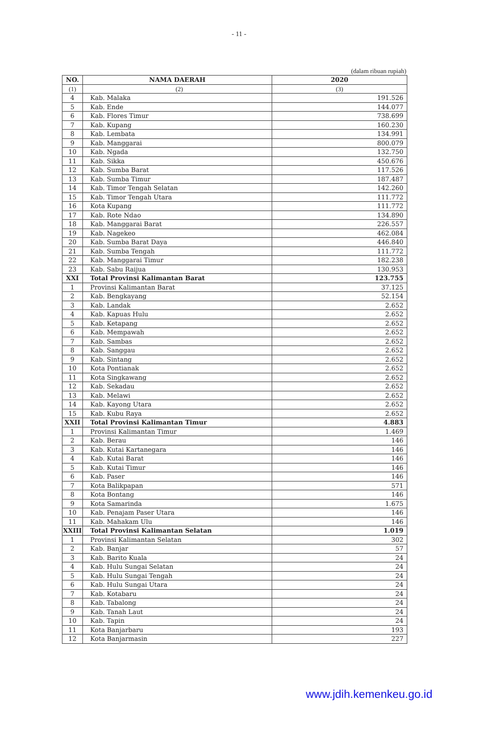- 11 -
(dalam ribuan rupiah)
| NO. | NAMA DAERAH | 2020 |
| --- | --- | --- |
| (1) | (2) | (3) |
| 4 | Kab. Malaka | 191.526 |
| 5 | Kab. Ende | 144.077 |
| 6 | Kab. Flores Timur | 738.699 |
| 7 | Kab. Kupang | 160.230 |
| 8 | Kab. Lembata | 134.991 |
| 9 | Kab. Manggarai | 800.079 |
| 10 | Kab. Ngada | 132.750 |
| 11 | Kab. Sikka | 450.676 |
| 12 | Kab. Sumba Barat | 117.526 |
| 13 | Kab. Sumba Timur | 187.487 |
| 14 | Kab. Timor Tengah Selatan | 142.260 |
| 15 | Kab. Timor Tengah Utara | 111.772 |
| 16 | Kota Kupang | 111.772 |
| 17 | Kab. Rote Ndao | 134.890 |
| 18 | Kab. Manggarai Barat | 226.557 |
| 19 | Kab. Nagekeo | 462.084 |
| 20 | Kab. Sumba Barat Daya | 446.840 |
| 21 | Kab. Sumba Tengah | 111.772 |
| 22 | Kab. Manggarai Timur | 182.238 |
| 23 | Kab. Sabu Raijua | 130.953 |
| XXI | Total Provinsi Kalimantan Barat | 123.755 |
| 1 | Provinsi Kalimantan Barat | 37.125 |
| 2 | Kab. Bengkayang | 52.154 |
| 3 | Kab. Landak | 2.652 |
| 4 | Kab. Kapuas Hulu | 2.652 |
| 5 | Kab. Ketapang | 2.652 |
| 6 | Kab. Mempawah | 2.652 |
| 7 | Kab. Sambas | 2.652 |
| 8 | Kab. Sanggau | 2.652 |
| 9 | Kab. Sintang | 2.652 |
| 10 | Kota Pontianak | 2.652 |
| 11 | Kota Singkawang | 2.652 |
| 12 | Kab. Sekadau | 2.652 |
| 13 | Kab. Melawi | 2.652 |
| 14 | Kab. Kayong Utara | 2.652 |
| 15 | Kab. Kubu Raya | 2.652 |
| XXII | Total Provinsi Kalimantan Timur | 4.883 |
| 1 | Provinsi Kalimantan Timur | 1.469 |
| 2 | Kab. Berau | 146 |
| 3 | Kab. Kutai Kartanegara | 146 |
| 4 | Kab. Kutai Barat | 146 |
| 5 | Kab. Kutai Timur | 146 |
| 6 | Kab. Paser | 146 |
| 7 | Kota Balikpapan | 571 |
| 8 | Kota Bontang | 146 |
| 9 | Kota Samarinda | 1.675 |
| 10 | Kab. Penajam Paser Utara | 146 |
| 11 | Kab. Mahakam Ulu | 146 |
| XXIII | Total Provinsi Kalimantan Selatan | 1.019 |
| 1 | Provinsi Kalimantan Selatan | 302 |
| 2 | Kab. Banjar | 57 |
| 3 | Kab. Barito Kuala | 24 |
| 4 | Kab. Hulu Sungai Selatan | 24 |
| 5 | Kab. Hulu Sungai Tengah | 24 |
| 6 | Kab. Hulu Sungai Utara | 24 |
| 7 | Kab. Kotabaru | 24 |
| 8 | Kab. Tabalong | 24 |
| 9 | Kab. Tanah Laut | 24 |
| 10 | Kab. Tapin | 24 |
| 11 | Kota Banjarbaru | 193 |
| 12 | Kota Banjarmasin | 227 |
www.jdih.kemenkeu.go.id